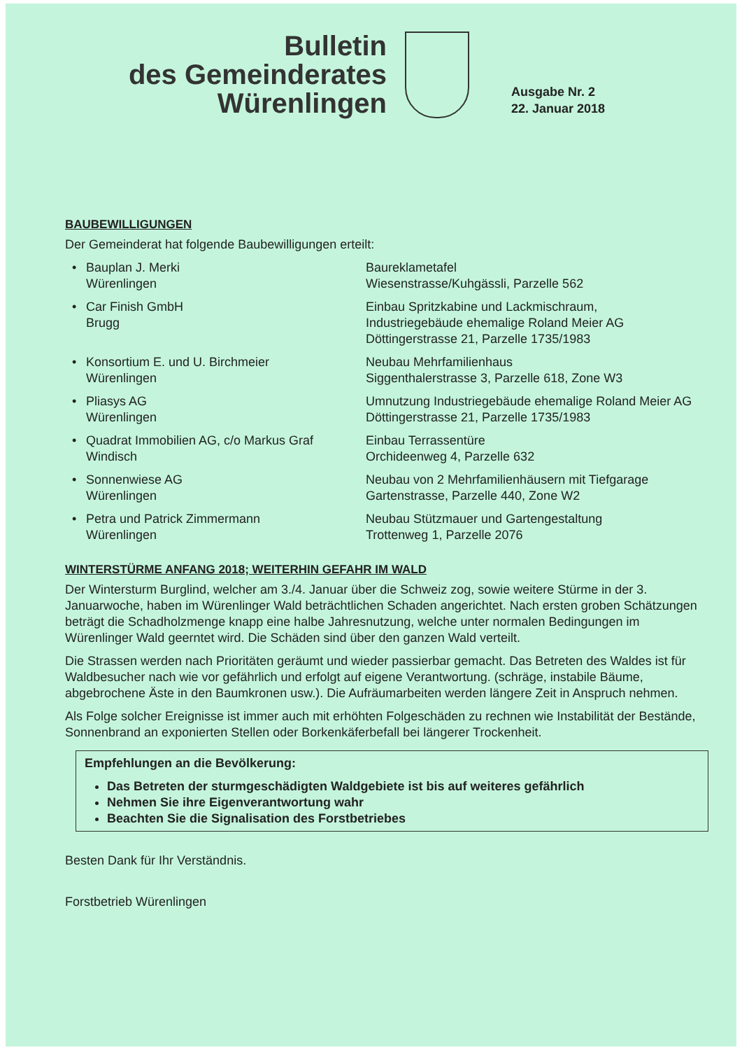Bulletin
des Gemeinderates
Würenlingen
Ausgabe Nr. 2
22. Januar 2018
BAUBEWILLIGUNGEN
Der Gemeinderat hat folgende Baubewilligungen erteilt:
| • | Bauplan J. Merki Würenlingen | Baureklametafel Wiesenstrasse/Kuhgässli, Parzelle 562 |
| • | Car Finish GmbH Brugg | Einbau Spritzkabine und Lackmischraum, Industriegebäude ehemalige Roland Meier AG Döttingerstrasse 21, Parzelle 1735/1983 |
| • | Konsortium E. und U. Birchmeier Würenlingen | Neubau Mehrfamilienhaus Siggenthalerstrasse 3, Parzelle 618, Zone W3 |
| • | Pliasys AG Würenlingen | Umnutzung Industriegebäude ehemalige Roland Meier AG Döttingerstrasse 21, Parzelle 1735/1983 |
| • | Quadrat Immobilien AG, c/o Markus Graf Windisch | Einbau Terrassentüre Orchideenweg 4, Parzelle 632 |
| • | Sonnenwiese AG Würenlingen | Neubau von 2 Mehrfamilienhäusern mit Tiefgarage Gartenstrasse, Parzelle 440, Zone W2 |
| • | Petra und Patrick Zimmermann Würenlingen | Neubau Stützmauer und Gartengestaltung Trottenweg 1, Parzelle 2076 |
WINTERSTÜRME ANFANG 2018; WEITERHIN GEFAHR IM WALD
Der Wintersturm Burglind, welcher am 3./4. Januar über die Schweiz zog, sowie weitere Stürme in der 3. Januarwoche, haben im Würenlinger Wald beträchtlichen Schaden angerichtet. Nach ersten groben Schätzungen beträgt die Schadholzmenge knapp eine halbe Jahresnutzung, welche unter normalen Bedingungen im Würenlinger Wald geerntet wird. Die Schäden sind über den ganzen Wald verteilt.
Die Strassen werden nach Prioritäten geräumt und wieder passierbar gemacht. Das Betreten des Waldes ist für Waldbesucher nach wie vor gefährlich und erfolgt auf eigene Verantwortung. (schräge, instabile Bäume, abgebrochene Äste in den Baumkronen usw.). Die Aufräumarbeiten werden längere Zeit in Anspruch nehmen.
Als Folge solcher Ereignisse ist immer auch mit erhöhten Folgeschäden zu rechnen wie Instabilität der Bestände, Sonnenbrand an exponierten Stellen oder Borkenkäferbefall bei längerer Trockenheit.
Empfehlungen an die Bevölkerung:
Das Betreten der sturmgeschädigten Waldgebiete ist bis auf weiteres gefährlich
Nehmen Sie ihre Eigenverantwortung wahr
Beachten Sie die Signalisation des Forstbetriebes
Besten Dank für Ihr Verständnis.
Forstbetrieb Würenlingen